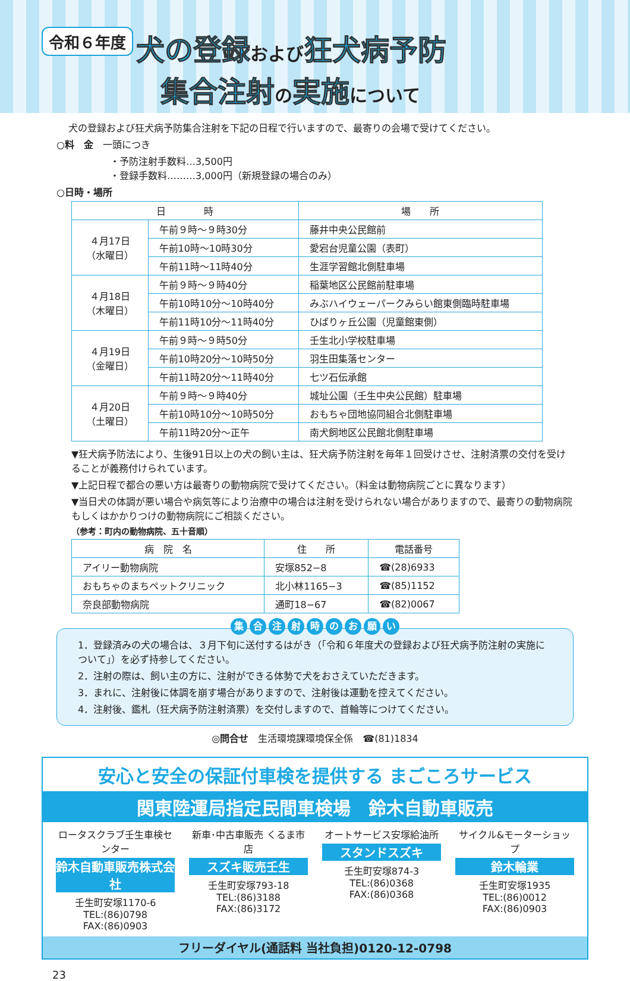令和６年度 犬の登録 および 狂犬病予防
集合注射 の実施 について
犬の登録および狂犬病予防集合注射を下記の日程で行いますので、最寄りの会場で受けてください。
○料　金　一頭につき
・予防注射手数料…3,500円
・登録手数料………3,000円（新規登録の場合のみ）
○日時・場所
| 日 時 | | 場 所 |
| --- | --- | --- |
| ４月17日 （水曜日） | 午前９時～９時30分 | 藤井中央公民館前 |
| | 午前10時～10時30分 | 愛宕台児童公園（表町） |
| | 午前11時～11時40分 | 生涯学習館北側駐車場 |
| ４月18日 （木曜日） | 午前９時～９時40分 | 稲葉地区公民館前駐車場 |
| | 午前10時10分～10時40分 | みぶハイウェーパークみらい館東側臨時駐車場 |
| | 午前11時10分～11時40分 | ひばりヶ丘公園（児童館東側） |
| ４月19日 （金曜日） | 午前９時～９時50分 | 壬生北小学校駐車場 |
| | 午前10時20分～10時50分 | 羽生田集落センター |
| | 午前11時20分～11時40分 | 七ツ石伝承館 |
| ４月20日 （土曜日） | 午前９時～９時40分 | 城址公園（壬生中央公民館）駐車場 |
| | 午前10時10分～10時50分 | おもちゃ団地協同組合北側駐車場 |
| | 午前11時20分～正午 | 南犬飼地区公民館北側駐車場 |
▼狂犬病予防法により、生後91日以上の犬の飼い主は、狂犬病予防注射を毎年１回受けさせ、注射済票の交付を受けることが義務付けられています。
▼上記日程で都合の悪い方は最寄りの動物病院で受けてください。（料金は動物病院ごとに異なります）
▼当日犬の体調が悪い場合や病気等により治療中の場合は注射を受けられない場合がありますので、最寄りの動物病院もしくはかかりつけの動物病院にご相談ください。
（参考：町内の動物病院、五十音順）
| 病 院 名 | 住 所 | 電話番号 |
| --- | --- | --- |
| アイリー動物病院 | 安塚852−8 | ☎(28)6933 |
| おもちゃのまちペットクリニック | 北小林1165−3 | ☎(85)1152 |
| 奈良部動物病院 | 通町18−67 | ☎(82)0067 |
集合注射時のお願い
1．登録済みの犬の場合は、３月下旬に送付するはがき（「令和６年度犬の登録および狂犬病予防注射の実施について」）を必ず持参してください。
2．注射の際は、飼い主の方に、注射ができる体勢で犬をおさえていただきます。
3．まれに、注射後に体調を崩す場合がありますので、注射後は運動を控えてください。
4．注射後、鑑札（狂犬病予防注射済票）を交付しますので、首輪等につけてください。
◎問合せ　生活環境課環境保全係　☎(81)1834
安心と安全の保証付車検を提供する まごころサービス
関東陸運局指定民間車検場　鈴木自動車販売
ロータスクラブ壬生車検センター
鈴木自動車販売株式会社
壬生町安塚1170-6
TEL:(86)0798
FAX:(86)0903
新車･中古車販売 くるま市店
スズキ販売壬生
壬生町安塚793-18
TEL:(86)3188
FAX:(86)3172
オートサービス安塚給油所
スタンドスズキ
壬生町安塚874-3
TEL:(86)0368
FAX:(86)0368
サイクル&モーターショップ
鈴木輪業
壬生町安塚1935
TEL:(86)0012
FAX:(86)0903
フリーダイヤル(通話料 当社負担)0120-12-0798
23